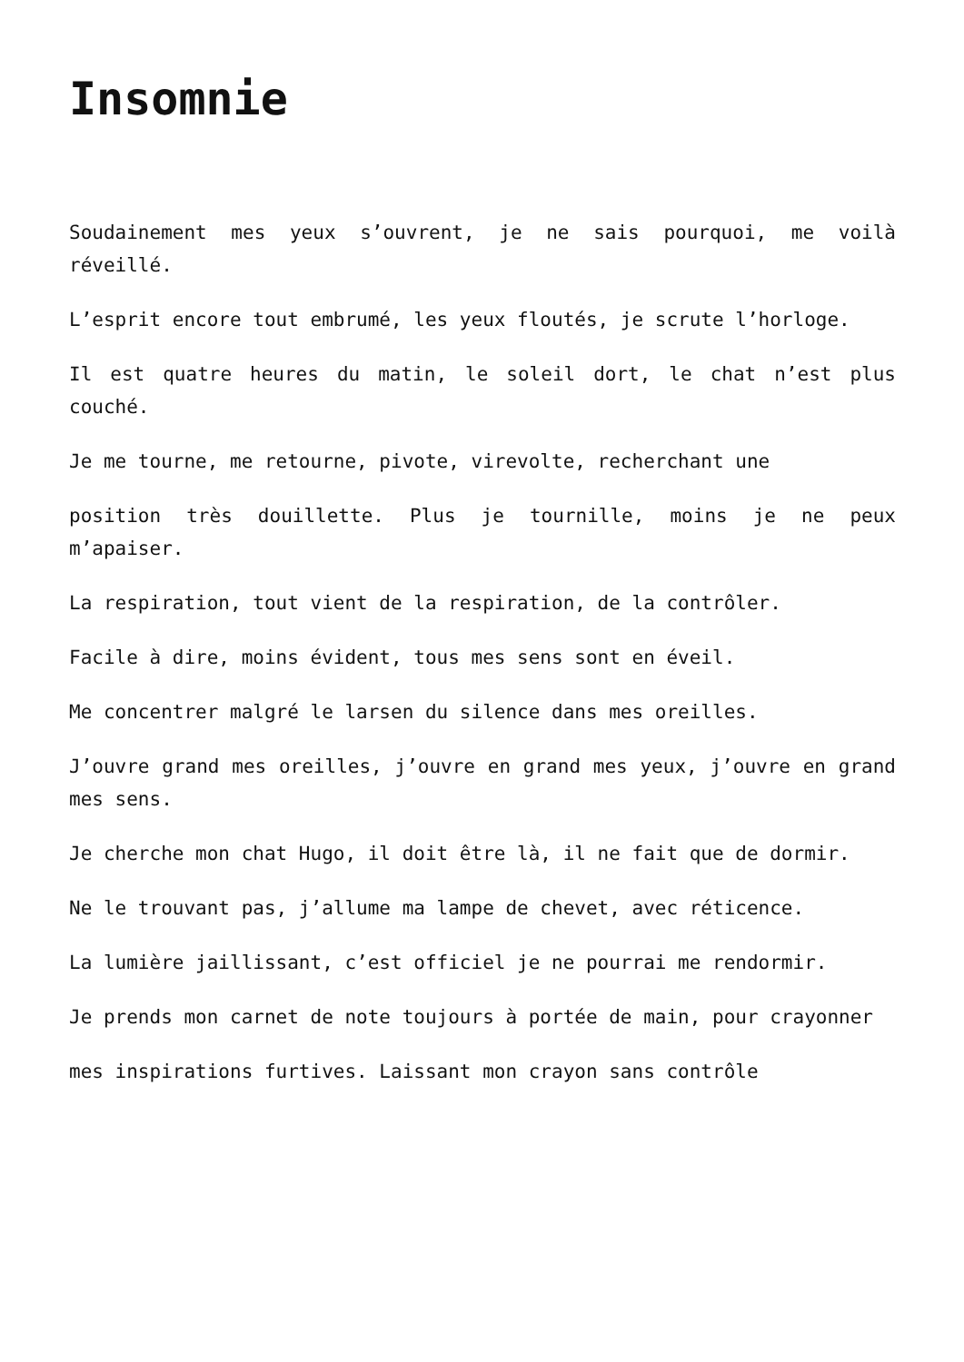Insomnie
Soudainement mes yeux s’ouvrent, je ne sais pourquoi, me voilà réveillé.
L’esprit encore tout embrumé, les yeux floutés, je scrute l’horloge.
Il est quatre heures du matin, le soleil dort, le chat n’est plus couché.
Je me tourne, me retourne, pivote, virevolte, recherchant une
position très douillette. Plus je tournille, moins je ne peux m’apaiser.
La respiration, tout vient de la respiration, de la contrôler.
Facile à dire, moins évident, tous mes sens sont en éveil.
Me concentrer malgré le larsen du silence dans mes oreilles.
J’ouvre grand mes oreilles, j’ouvre en grand mes yeux, j’ouvre en grand mes sens.
Je cherche mon chat Hugo, il doit être là, il ne fait que de dormir.
Ne le trouvant pas, j’allume ma lampe de chevet, avec réticence.
La lumière jaillissant, c’est officiel je ne pourrai me rendormir.
Je prends mon carnet de note toujours à portée de main, pour crayonner
mes inspirations furtives. Laissant mon crayon sans contrôle